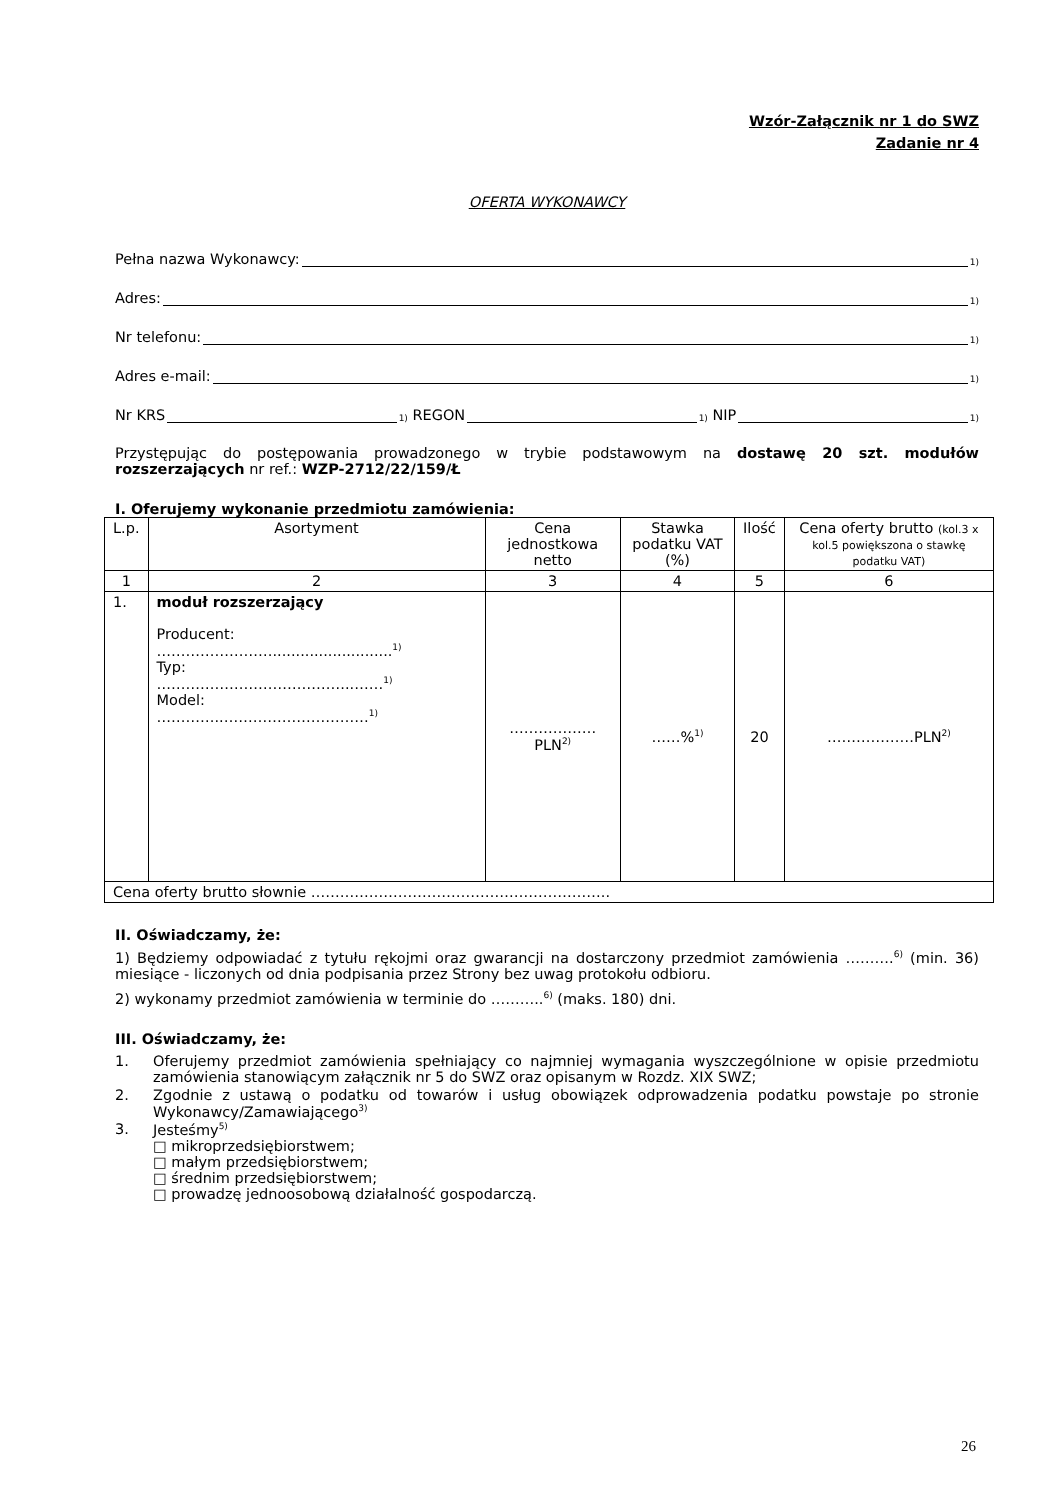Wzór-Załącznik nr 1 do SWZ
Zadanie nr 4
OFERTA WYKONAWCY
Pełna nazwa Wykonawcy: <sup>1)</sup>
Adres: <sup>1)</sup>
Nr telefonu: <sup>1)</sup>
Adres e-mail: <sup>1)</sup>
Nr KRS<sup>1)</sup> REGON<sup>1)</sup> NIP<sup>1)</sup>
Przystępując do postępowania prowadzonego w trybie podstawowym na dostawę 20 szt. modułów rozszerzających nr ref.: WZP-2712/22/159/Ł
I. Oferujemy wykonanie przedmiotu zamówienia:
| L.p. | Asortyment | Cena jednostkowa netto | Stawka podatku VAT (%) | Ilość | Cena oferty brutto (kol.3 x kol.5 powiększona o stawkę podatku VAT) |
| --- | --- | --- | --- | --- | --- |
| 1 | 2 | 3 | 4 | 5 | 6 |
| 1. | moduł rozszerzający Producent: ……………………..........................<sup>1)</sup> Typ: …………………………………..……<sup>1)</sup> Model: …………..…………………………<sup>1)</sup> | ………………PLN<sup>2)</sup> | ……%<sup>1)</sup> | 20 | ………………PLN<sup>2)</sup> |
| Cena oferty brutto słownie …………………………………………………….. | | | | | |
II. Oświadczamy, że:
1) Będziemy odpowiadać z tytułu rękojmi oraz gwarancji na dostarczony przedmiot zamówienia ……….<sup>6)</sup> (min. 36) miesiące - liczonych od dnia podpisania przez Strony bez uwag protokołu odbioru.
2) wykonamy przedmiot zamówienia w terminie do ………..<sup>6)</sup> (maks. 180) dni.
III. Oświadczamy, że:
1. Oferujemy przedmiot zamówienia spełniający co najmniej wymagania wyszczególnione w opisie przedmiotu zamówienia stanowiącym załącznik nr 5 do SWZ oraz opisanym w Rozdz. XIX SWZ;
2. Zgodnie z ustawą o podatku od towarów i usług obowiązek odprowadzenia podatku powstaje po stronie Wykonawcy/Zamawiającego<sup>3)</sup>
3. Jesteśmy<sup>5)</sup>
□ mikroprzedsiębiorstwem;
□ małym przedsiębiorstwem;
□ średnim przedsiębiorstwem;
□ prowadzę jednoosobową działalność gospodarczą.
26